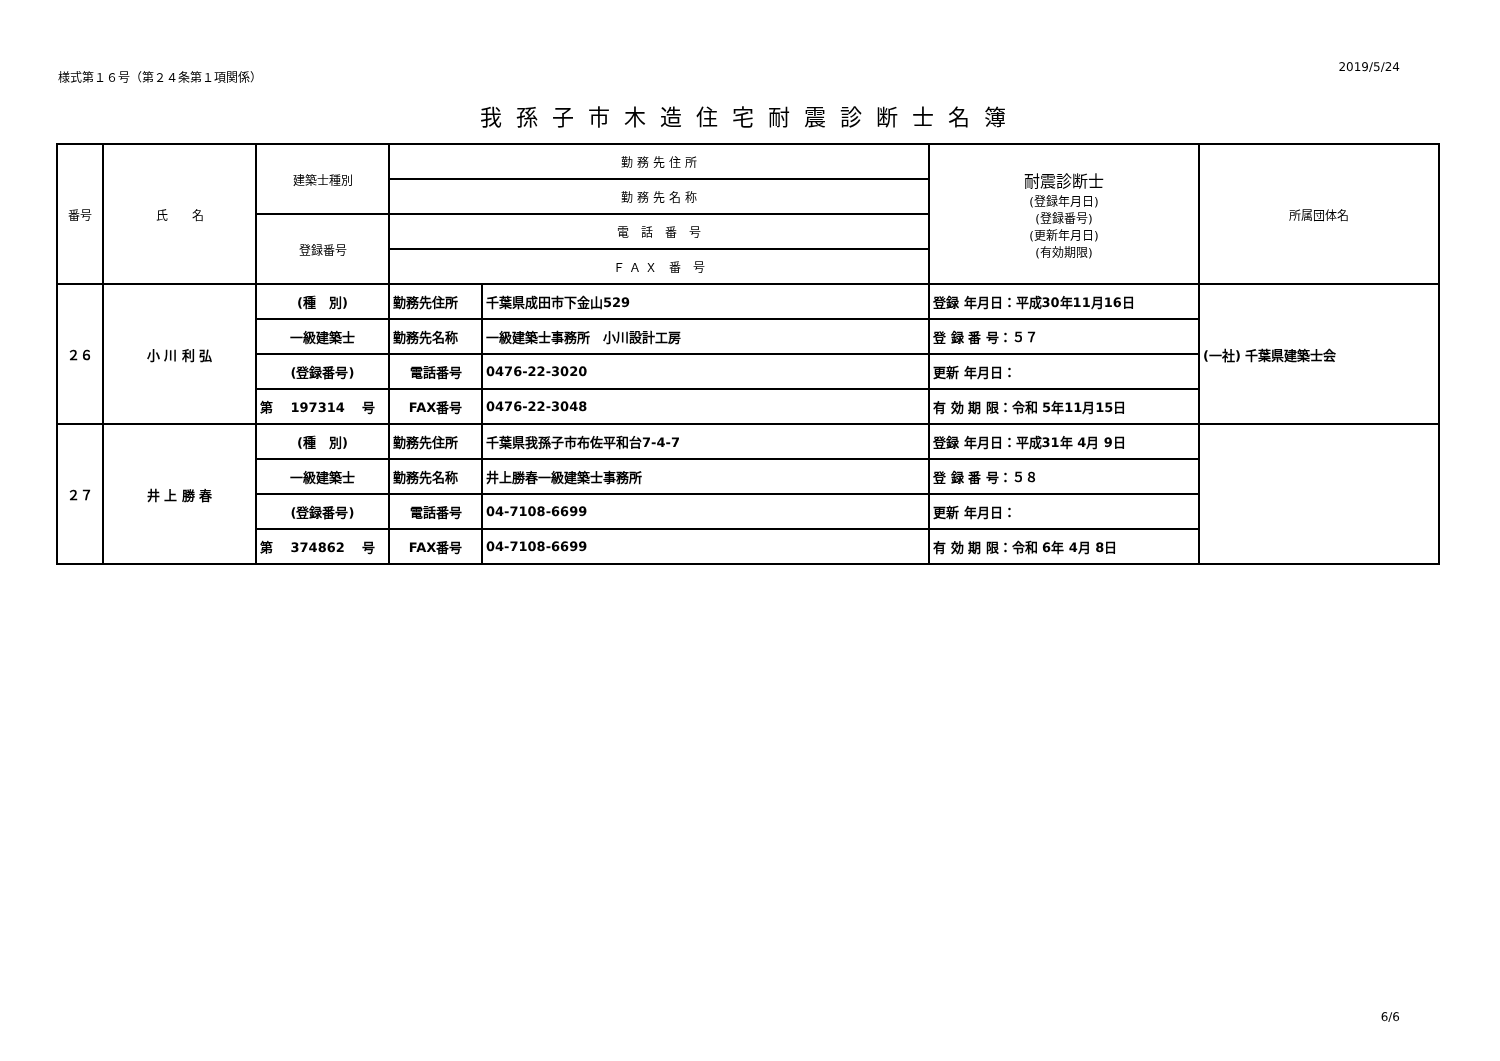様式第１６号（第２４条第１項関係） 2019/5/24
我孫子市木造住宅耐震診断士名簿
| 番号 | 氏 名 | 建築士種別 | 勤 務 先 住 所 | | 耐震診断士 (登録年月日) (登録番号) (更新年月日) (有効期限) | 所属団体名 |
| --- | --- | --- | --- | --- | --- | --- |
| | | | 勤 務 先 名 称 | | | |
| | | 登録番号 | 電 話 番 号 | | | |
| | | | Ｆ Ａ Ｘ 番 号 | | | |
| ２６ | 小 川 利 弘 | (種 別) | 勤務先住所 | 千葉県成田市下金山529 | 登録 年月日：平成30年11月16日 | (一社) 千葉県建築士会 |
| | | 一級建築士 | 勤務先名称 | 一級建築士事務所 小川設計工房 | 登 録 番 号：５７ | |
| | | (登録番号) | 電話番号 | 0476-22-3020 | 更新 年月日： | |
| | | 第 197314 号 | FAX番号 | 0476-22-3048 | 有 効 期 限：令和 5年11月15日 | |
| ２７ | 井 上 勝 春 | (種 別) | 勤務先住所 | 千葉県我孫子市布佐平和台7-4-7 | 登録 年月日：平成31年 4月 9日 | |
| | | 一級建築士 | 勤務先名称 | 井上勝春一級建築士事務所 | 登 録 番 号：５８ | |
| | | (登録番号) | 電話番号 | 04-7108-6699 | 更新 年月日： | |
| | | 第 374862 号 | FAX番号 | 04-7108-6699 | 有 効 期 限：令和 6年 4月 8日 | |
6/6